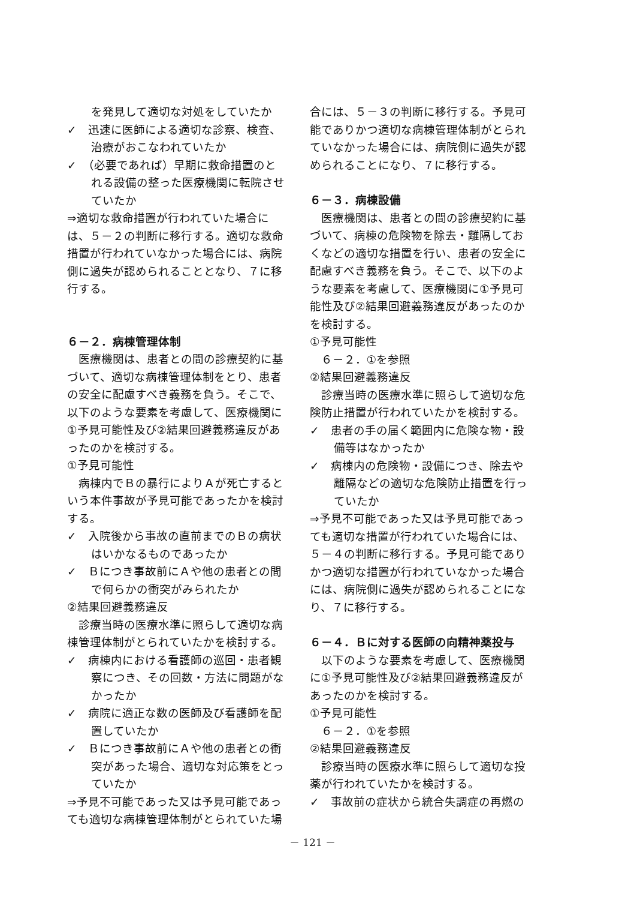を発見して適切な対処をしていたか
✓　迅速に医師による適切な診察、検査、治療がおこなわれていたか
✓　（必要であれば）早期に救命措置のとれる設備の整った医療機関に転院させていたか
⇒適切な救命措置が行われていた場合には、５－２の判断に移行する。適切な救命措置が行われていなかった場合には、病院側に過失が認められることとなり、７に移行する。
６－２．病棟管理体制
医療機関は、患者との間の診療契約に基づいて、適切な病棟管理体制をとり、患者の安全に配慮すべき義務を負う。そこで、以下のような要素を考慮して、医療機関に①予見可能性及び②結果回避義務違反があったのかを検討する。
①予見可能性
病棟内でＢの暴行によりＡが死亡するという本件事故が予見可能であったかを検討する。
✓　入院後から事故の直前までのＢの病状はいかなるものであったか
✓　Ｂにつき事故前にＡや他の患者との間で何らかの衝突がみられたか
②結果回避義務違反
診療当時の医療水準に照らして適切な病棟管理体制がとられていたかを検討する。
✓　病棟内における看護師の巡回・患者観察につき、その回数・方法に問題がなかったか
✓　病院に適正な数の医師及び看護師を配置していたか
✓　Ｂにつき事故前にＡや他の患者との衝突があった場合、適切な対応策をとっていたか
⇒予見不可能であった又は予見可能であっても適切な病棟管理体制がとられていた場
合には、５－３の判断に移行する。予見可能でありかつ適切な病棟管理体制がとられていなかった場合には、病院側に過失が認められることになり、７に移行する。
６－３．病棟設備
医療機関は、患者との間の診療契約に基づいて、病棟の危険物を除去・離隔しておくなどの適切な措置を行い、患者の安全に配慮すべき義務を負う。そこで、以下のような要素を考慮して、医療機関に①予見可能性及び②結果回避義務違反があったのかを検討する。
①予見可能性
６－２．①を参照
②結果回避義務違反
診療当時の医療水準に照らして適切な危険防止措置が行われていたかを検討する。
✓　患者の手の届く範囲内に危険な物・設備等はなかったか
✓　病棟内の危険物・設備につき、除去や離隔などの適切な危険防止措置を行っていたか
⇒予見不可能であった又は予見可能であっても適切な措置が行われていた場合には、５－４の判断に移行する。予見可能でありかつ適切な措置が行われていなかった場合には、病院側に過失が認められることになり、７に移行する。
６－４．Ｂに対する医師の向精神薬投与
以下のような要素を考慮して、医療機関に①予見可能性及び②結果回避義務違反があったのかを検討する。
①予見可能性
６－２．①を参照
②結果回避義務違反
診療当時の医療水準に照らして適切な投薬が行われていたかを検討する。
✓　事故前の症状から統合失調症の再燃の
－ 121 －